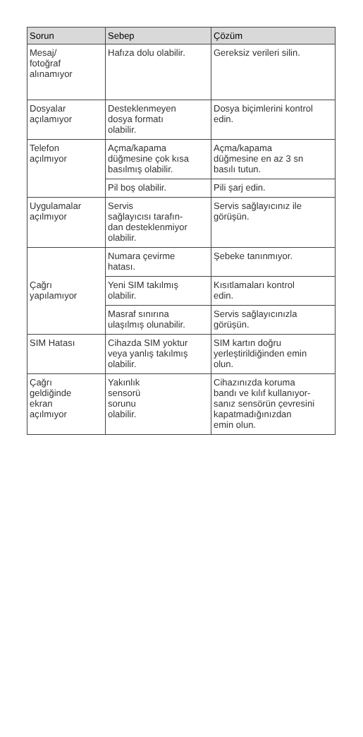| Sorun | Sebep | Çözüm |
| --- | --- | --- |
| Mesaj/ fotoğraf alınamıyor | Hafıza dolu olabilir. | Gereksiz verileri silin. |
| Dosyalar açılamıyor | Desteklenmeyen dosya formatı olabilir. | Dosya biçimlerini kontrol edin. |
| Telefon açılmıyor | Açma/kapama düğmesine çok kısa basılmış olabilir. | Açma/kapama düğmesine en az 3 sn basılı tutun. |
| | Pil boş olabilir. | Pili şarj edin. |
| Uygulamalar açılmıyor | Servis sağlayıcısı tarafın- dan desteklenmiyor olabilir. | Servis sağlayıcınız ile görüşün. |
| Çağrı yapılamıyor | Numara çevirme hatası. | Şebeke tanınmıyor. |
| | Yeni SIM takılmış olabilir. | Kısıtlamaları kontrol edin. |
| | Masraf sınırına ulaşılmış olunabilir. | Servis sağlayıcınızla görüşün. |
| SIM Hatası | Cihazda SIM yoktur veya yanlış takılmış olabilir. | SIM kartın doğru yerleştirildiğinden emin olun. |
| Çağrı geldiğinde ekran açılmıyor | Yakınlık sensorü sorunu olabilir. | Cihazınızda koruma bandı ve kılıf kullanıyor- sanız sensörün çevresini kapatmadığınızdan emin olun. |